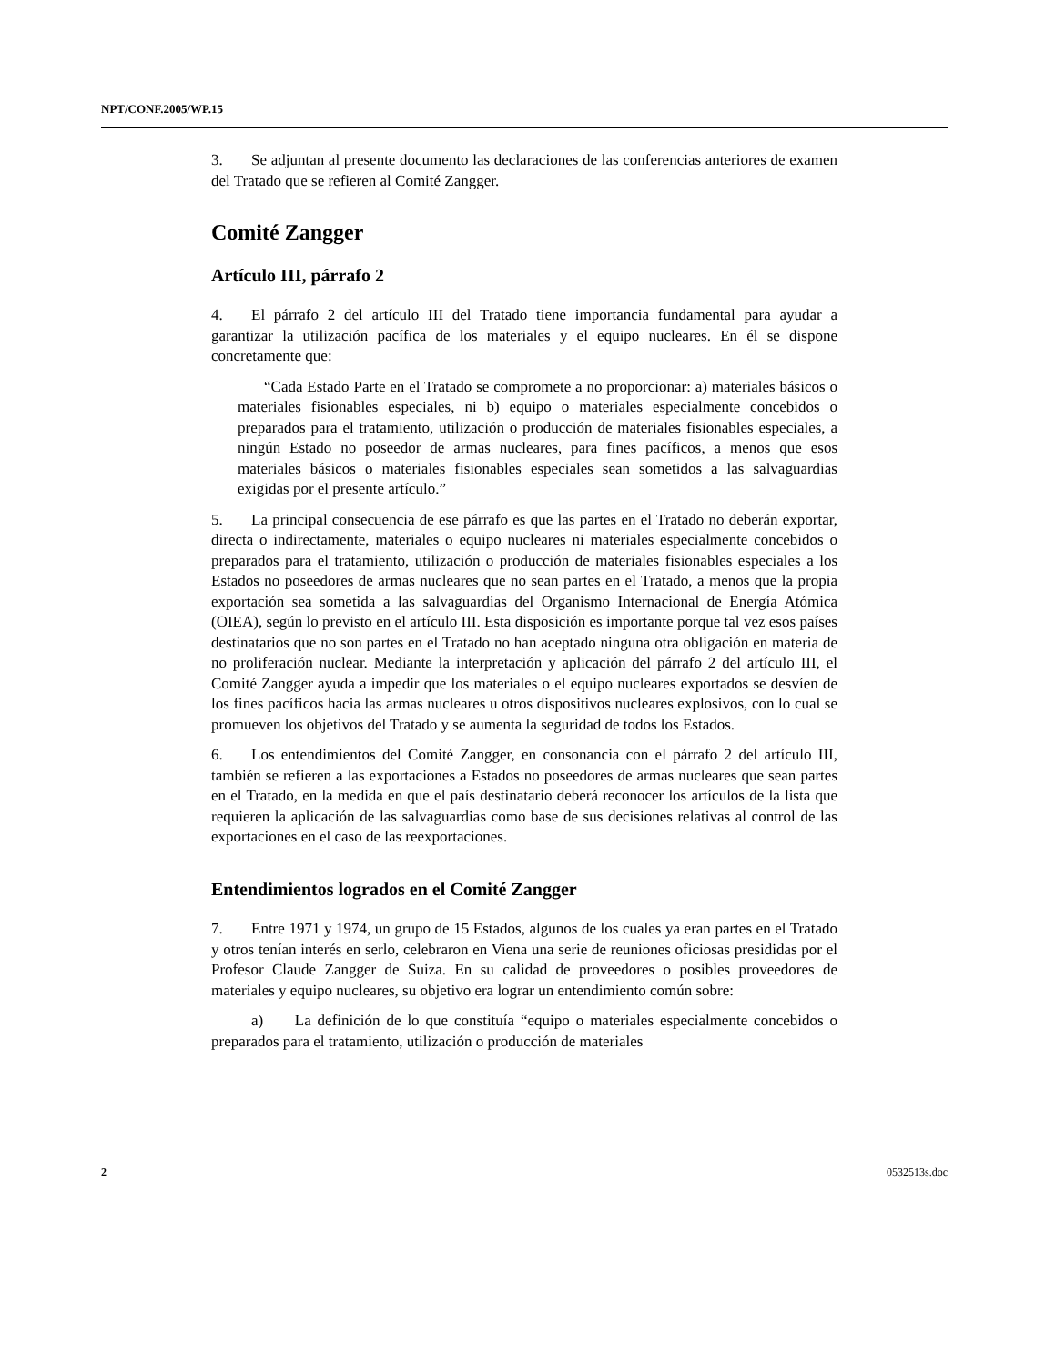NPT/CONF.2005/WP.15
3. Se adjuntan al presente documento las declaraciones de las conferencias anteriores de examen del Tratado que se refieren al Comité Zangger.
Comité Zangger
Artículo III, párrafo 2
4. El párrafo 2 del artículo III del Tratado tiene importancia fundamental para ayudar a garantizar la utilización pacífica de los materiales y el equipo nucleares. En él se dispone concretamente que:
“Cada Estado Parte en el Tratado se compromete a no proporcionar: a) materiales básicos o materiales fisionables especiales, ni b) equipo o materiales especialmente concebidos o preparados para el tratamiento, utilización o producción de materiales fisionables especiales, a ningún Estado no poseedor de armas nucleares, para fines pacíficos, a menos que esos materiales básicos o materiales fisionables especiales sean sometidos a las salvaguardias exigidas por el presente artículo.”
5. La principal consecuencia de ese párrafo es que las partes en el Tratado no deberán exportar, directa o indirectamente, materiales o equipo nucleares ni materiales especialmente concebidos o preparados para el tratamiento, utilización o producción de materiales fisionables especiales a los Estados no poseedores de armas nucleares que no sean partes en el Tratado, a menos que la propia exportación sea sometida a las salvaguardias del Organismo Internacional de Energía Atómica (OIEA), según lo previsto en el artículo III. Esta disposición es importante porque tal vez esos países destinatarios que no son partes en el Tratado no han aceptado ninguna otra obligación en materia de no proliferación nuclear. Mediante la interpretación y aplicación del párrafo 2 del artículo III, el Comité Zangger ayuda a impedir que los materiales o el equipo nucleares exportados se desvíen de los fines pacíficos hacia las armas nucleares u otros dispositivos nucleares explosivos, con lo cual se promueven los objetivos del Tratado y se aumenta la seguridad de todos los Estados.
6. Los entendimientos del Comité Zangger, en consonancia con el párrafo 2 del artículo III, también se refieren a las exportaciones a Estados no poseedores de armas nucleares que sean partes en el Tratado, en la medida en que el país destinatario deberá reconocer los artículos de la lista que requieren la aplicación de las salvaguardias como base de sus decisiones relativas al control de las exportaciones en el caso de las reexportaciones.
Entendimientos logrados en el Comité Zangger
7. Entre 1971 y 1974, un grupo de 15 Estados, algunos de los cuales ya eran partes en el Tratado y otros tenían interés en serlo, celebraron en Viena una serie de reuniones oficiosas presididas por el Profesor Claude Zangger de Suiza. En su calidad de proveedores o posibles proveedores de materiales y equipo nucleares, su objetivo era lograr un entendimiento común sobre:
a) La definición de lo que constituía “equipo o materiales especialmente concebidos o preparados para el tratamiento, utilización o producción de materiales
2 0532513s.doc